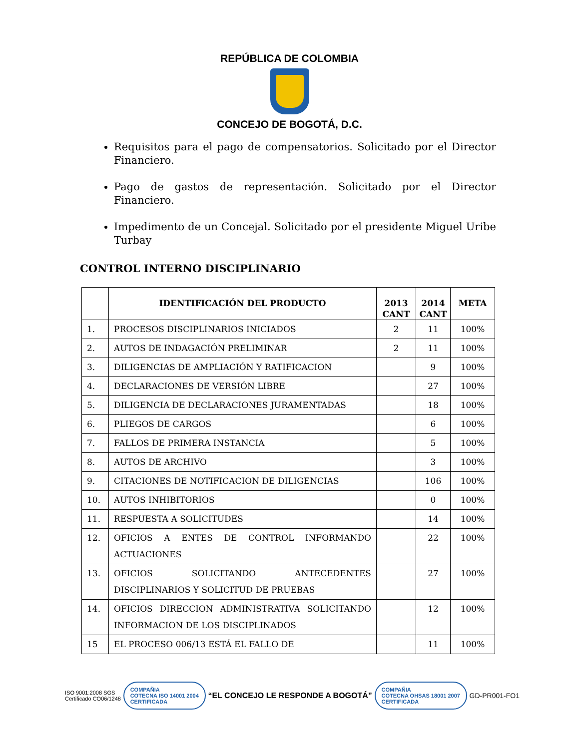REPÚBLICA DE COLOMBIA
CONCEJO DE BOGOTÁ, D.C.
Requisitos para el pago de compensatorios. Solicitado por el Director Financiero.
Pago de gastos de representación. Solicitado por el Director Financiero.
Impedimento de un Concejal. Solicitado por el presidente Miguel Uribe Turbay
CONTROL INTERNO DISCIPLINARIO
| | IDENTIFICACIÓN DEL PRODUCTO | 2013 CANT | 2014 CANT | META |
| --- | --- | --- | --- | --- |
| 1. | PROCESOS DISCIPLINARIOS INICIADOS | 2 | 11 | 100% |
| 2. | AUTOS DE INDAGACIÓN PRELIMINAR | 2 | 11 | 100% |
| 3. | DILIGENCIAS DE AMPLIACIÓN Y RATIFICACION | | 9 | 100% |
| 4. | DECLARACIONES DE VERSIÓN LIBRE | | 27 | 100% |
| 5. | DILIGENCIA DE DECLARACIONES JURAMENTADAS | | 18 | 100% |
| 6. | PLIEGOS DE CARGOS | | 6 | 100% |
| 7. | FALLOS DE PRIMERA INSTANCIA | | 5 | 100% |
| 8. | AUTOS DE ARCHIVO | | 3 | 100% |
| 9. | CITACIONES DE NOTIFICACION DE DILIGENCIAS | | 106 | 100% |
| 10. | AUTOS INHIBITORIOS | | 0 | 100% |
| 11. | RESPUESTA A SOLICITUDES | | 14 | 100% |
| 12. | OFICIOS A ENTES DE CONTROL INFORMANDO ACTUACIONES | | 22 | 100% |
| 13. | OFICIOS SOLICITANDO ANTECEDENTES DISCIPLINARIOS Y SOLICITUD DE PRUEBAS | | 27 | 100% |
| 14. | OFICIOS DIRECCION ADMINISTRATIVA SOLICITANDO INFORMACION DE LOS DISCIPLINADOS | | 12 | 100% |
| 15 | EL PROCESO 006/13 ESTÁ EL FALLO DE | | 11 | 100% |
ISO 9001:2008 SGS
Certificado CO06/1248
COMPAÑIA
COTECNA ISO 14001 2004
CERTIFICADA
“EL CONCEJO LE RESPONDE A BOGOTÁ”
COMPAÑIA
COTECNA OHSAS 18001 2007
CERTIFICADA
GD-PR001-FO1